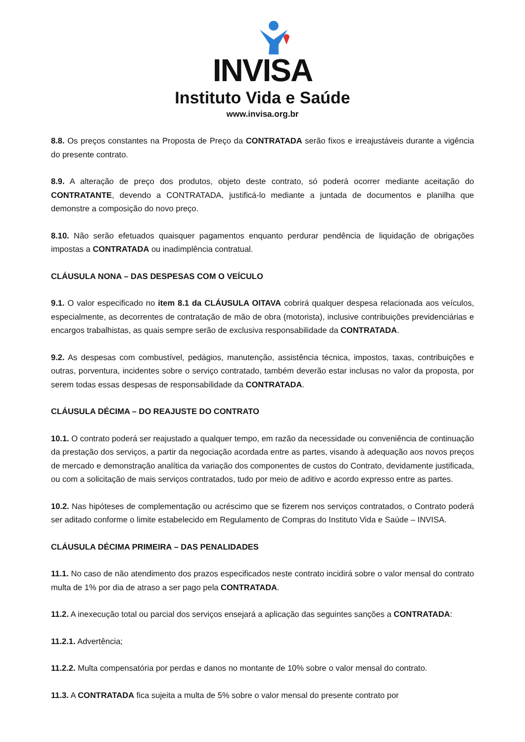INVISA
Instituto Vida e Saúde
www.invisa.org.br
8.8. Os preços constantes na Proposta de Preço da CONTRATADA serão fixos e irreajustáveis durante a vigência do presente contrato.
8.9. A alteração de preço dos produtos, objeto deste contrato, só poderá ocorrer mediante aceitação do CONTRATANTE, devendo a CONTRATADA, justificá-lo mediante a juntada de documentos e planilha que demonstre a composição do novo preço.
8.10. Não serão efetuados quaisquer pagamentos enquanto perdurar pendência de liquidação de obrigações impostas a CONTRATADA ou inadimplência contratual.
CLÁUSULA NONA – DAS DESPESAS COM O VEÍCULO
9.1. O valor especificado no item 8.1 da CLÁUSULA OITAVA cobrirá qualquer despesa relacionada aos veículos, especialmente, as decorrentes de contratação de mão de obra (motorista), inclusive contribuições previdenciárias e encargos trabalhistas, as quais sempre serão de exclusiva responsabilidade da CONTRATADA.
9.2. As despesas com combustível, pedágios, manutenção, assistência técnica, impostos, taxas, contribuições e outras, porventura, incidentes sobre o serviço contratado, também deverão estar inclusas no valor da proposta, por serem todas essas despesas de responsabilidade da CONTRATADA.
CLÁUSULA DÉCIMA – DO REAJUSTE DO CONTRATO
10.1. O contrato poderá ser reajustado a qualquer tempo, em razão da necessidade ou conveniência de continuação da prestação dos serviços, a partir da negociação acordada entre as partes, visando à adequação aos novos preços de mercado e demonstração analítica da variação dos componentes de custos do Contrato, devidamente justificada, ou com a solicitação de mais serviços contratados, tudo por meio de aditivo e acordo expresso entre as partes.
10.2. Nas hipóteses de complementação ou acréscimo que se fizerem nos serviços contratados, o Contrato poderá ser aditado conforme o limite estabelecido em Regulamento de Compras do Instituto Vida e Saúde – INVISA.
CLÁUSULA DÉCIMA PRIMEIRA – DAS PENALIDADES
11.1. No caso de não atendimento dos prazos especificados neste contrato incidirá sobre o valor mensal do contrato multa de 1% por dia de atraso a ser pago pela CONTRATADA.
11.2. A inexecução total ou parcial dos serviços ensejará a aplicação das seguintes sanções a CONTRATADA:
11.2.1. Advertência;
11.2.2. Multa compensatória por perdas e danos no montante de 10% sobre o valor mensal do contrato.
11.3. A CONTRATADA fica sujeita a multa de 5% sobre o valor mensal do presente contrato por